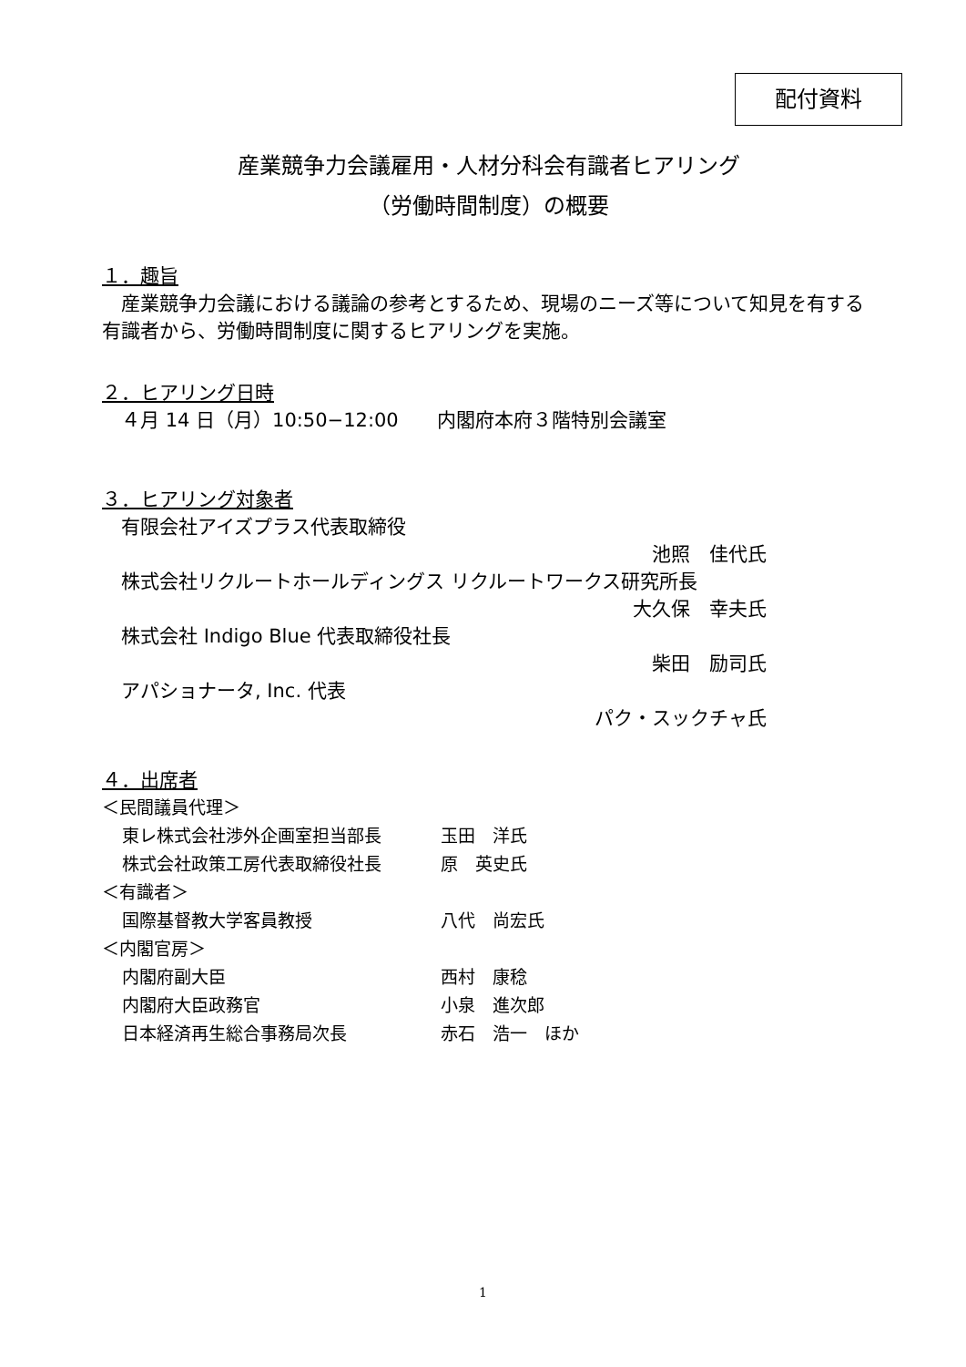配付資料
産業競争力会議雇用・人材分科会有識者ヒアリング
（労働時間制度）の概要
１．趣旨
　産業競争力会議における議論の参考とするため、現場のニーズ等について知見を有する有識者から、労働時間制度に関するヒアリングを実施。
２．ヒアリング日時
　４月 14 日（月）10:50−12:00　　内閣府本府３階特別会議室
３．ヒアリング対象者
　有限会社アイズプラス代表取締役
池照　佳代氏
　株式会社リクルートホールディングス リクルートワークス研究所長
大久保　幸夫氏
　株式会社 Indigo Blue 代表取締役社長
柴田　励司氏
　アパショナータ, Inc. 代表
パク・スックチャ氏
４．出席者
＜民間議員代理＞
東レ株式会社渉外企画室担当部長 玉田　洋氏
株式会社政策工房代表取締役社長 原　英史氏
＜有識者＞
国際基督教大学客員教授 八代　尚宏氏
＜内閣官房＞
内閣府副大臣 西村　康稔
内閣府大臣政務官 小泉　進次郎
日本経済再生総合事務局次長 赤石　浩一　ほか
1